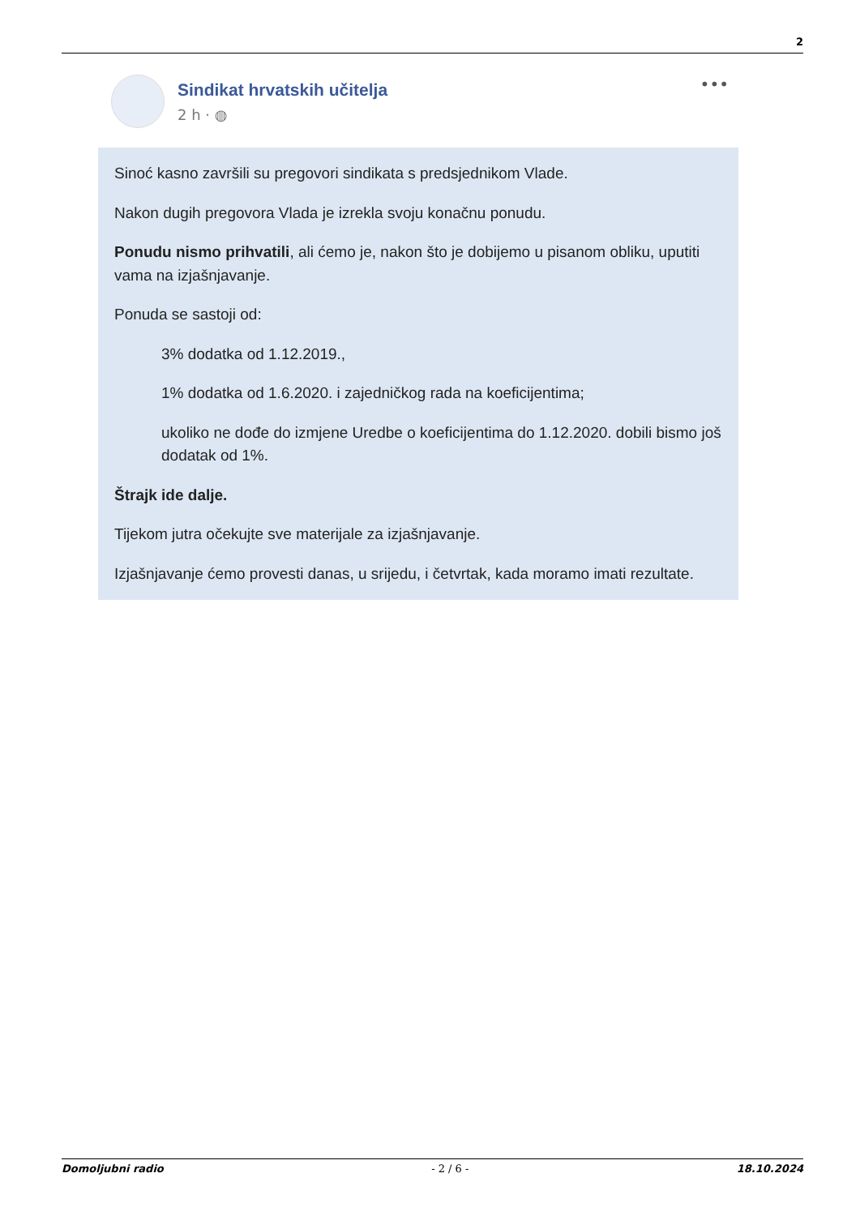2
Sindikat hrvatskih učitelja
2 h · ◍
•••
Sinoć kasno završili su pregovori sindikata s predsjednikom Vlade.
Nakon dugih pregovora Vlada je izrekla svoju konačnu ponudu.
Ponudu nismo prihvatili, ali ćemo je, nakon što je dobijemo u pisanom obliku, uputiti vama na izjašnjavanje.
Ponuda se sastoji od:
3% dodatka od 1.12.2019.,
1% dodatka od 1.6.2020. i zajedničkog rada na koeficijentima;
ukoliko ne dođe do izmjene Uredbe o koeficijentima do 1.12.2020. dobili bismo još dodatak od 1%.
Štrajk ide dalje.
Tijekom jutra očekujte sve materijale za izjašnjavanje.
Izjašnjavanje ćemo provesti danas, u srijedu, i četvrtak, kada moramo imati rezultate.
Domoljubni radio - 2 / 6 - 18.10.2024